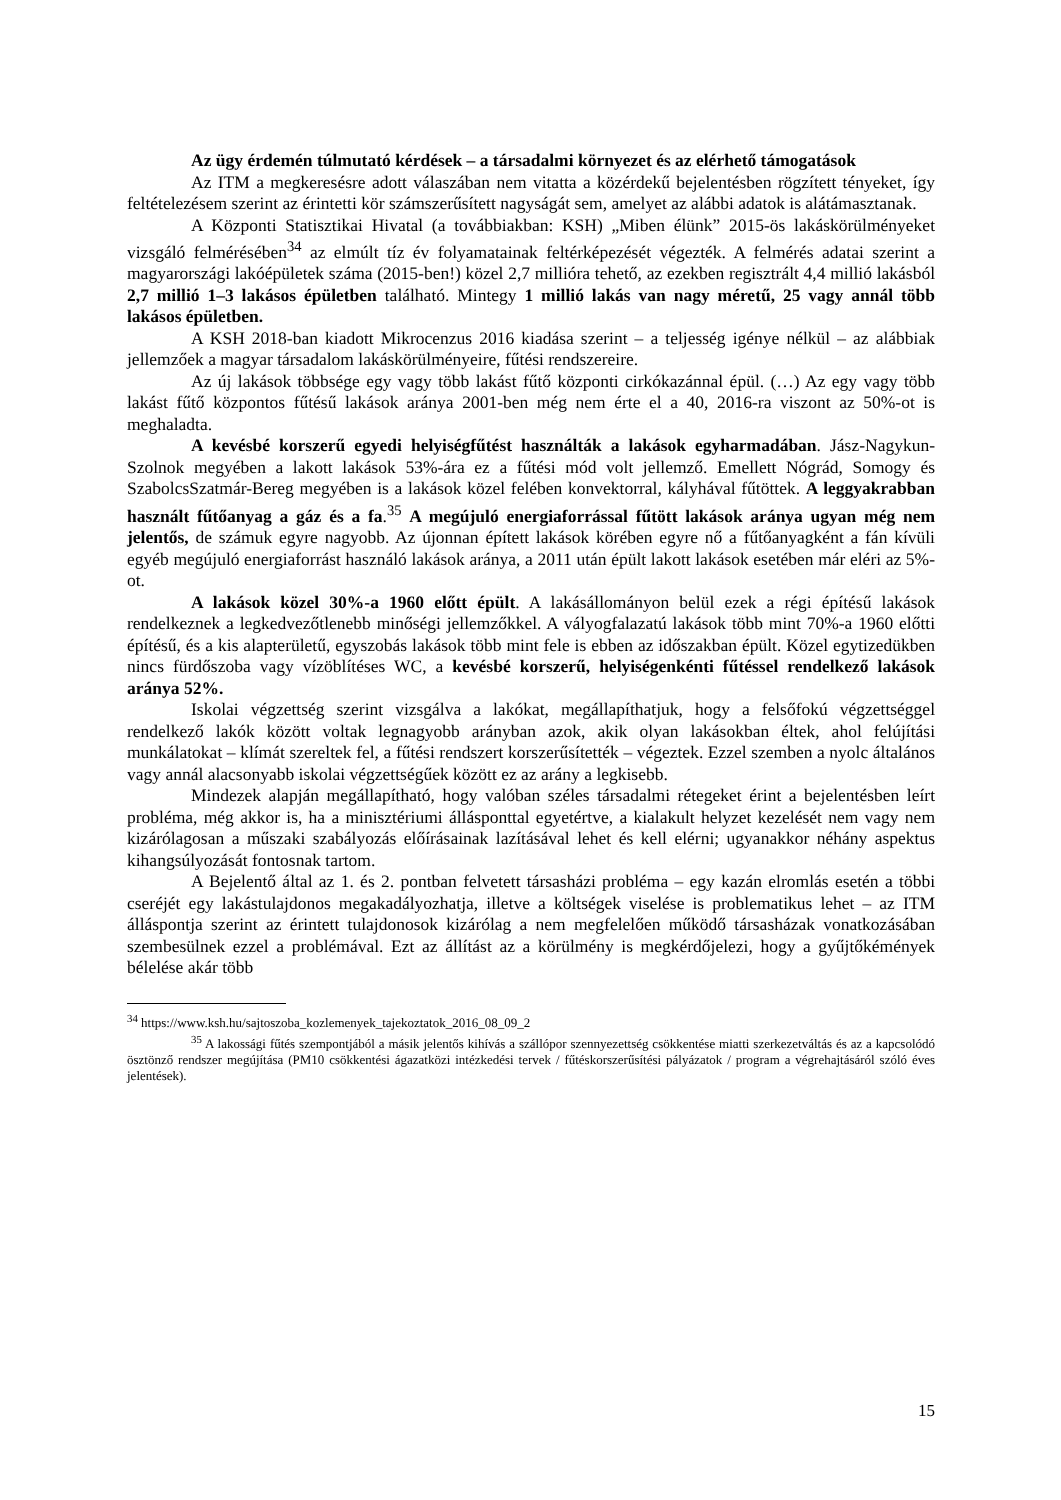Az ügy érdemén túlmutató kérdések – a társadalmi környezet és az elérhető támogatások
Az ITM a megkeresésre adott válaszában nem vitatta a közérdekű bejelentésben rögzített tényeket, így feltételezésem szerint az érintetti kör számszerűsített nagyságát sem, amelyet az alábbi adatok is alátámasztanak.
A Központi Statisztikai Hivatal (a továbbiakban: KSH) „Miben élünk” 2015-ös lakáskörülményeket vizsgáló felmérésében<sup>34</sup> az elmúlt tíz év folyamatainak feltérképezését végezték. A felmérés adatai szerint a magyarországi lakóépületek száma (2015-ben!) közel 2,7 millióra tehető, az ezekben regisztrált 4,4 millió lakásból 2,7 millió 1–3 lakásos épületben található. Mintegy 1 millió lakás van nagy méretű, 25 vagy annál több lakásos épületben.
A KSH 2018-ban kiadott Mikrocenzus 2016 kiadása szerint – a teljesség igénye nélkül – az alábbiak jellemzőek a magyar társadalom lakáskörülményeire, fűtési rendszereire.
Az új lakások többsége egy vagy több lakást fűtő központi cirkókazánnal épül. (…) Az egy vagy több lakást fűtő központos fűtésű lakások aránya 2001-ben még nem érte el a 40, 2016-ra viszont az 50%-ot is meghaladta.
A kevésbé korszerű egyedi helyiségfűtést használták a lakások egyharmadában. Jász-Nagykun-Szolnok megyében a lakott lakások 53%-ára ez a fűtési mód volt jellemző. Emellett Nógrád, Somogy és SzabolcsSzatmár-Bereg megyében is a lakások közel felében konvektorral, kályhával fűtöttek. A leggyakrabban használt fűtőanyag a gáz és a fa.<sup>35</sup> A megújuló energiaforrással fűtött lakások aránya ugyan még nem jelentős, de számuk egyre nagyobb. Az újonnan épített lakások körében egyre nő a fűtőanyagként a fán kívüli egyéb megújuló energiaforrást használó lakások aránya, a 2011 után épült lakott lakások esetében már eléri az 5%-ot.
A lakások közel 30%-a 1960 előtt épült. A lakásállományon belül ezek a régi építésű lakások rendelkeznek a legkedvezőtlenebb minőségi jellemzőkkel. A vályogfalazatú lakások több mint 70%-a 1960 előtti építésű, és a kis alapterületű, egyszobás lakások több mint fele is ebben az időszakban épült. Közel egytizedükben nincs fürdőszoba vagy vízöblítéses WC, a kevésbé korszerű, helyiségenkénti fűtéssel rendelkező lakások aránya 52%.
Iskolai végzettség szerint vizsgálva a lakókat, megállapíthatjuk, hogy a felsőfokú végzettséggel rendelkező lakók között voltak legnagyobb arányban azok, akik olyan lakásokban éltek, ahol felújítási munkálatokat – klímát szereltek fel, a fűtési rendszert korszerűsítették – végeztek. Ezzel szemben a nyolc általános vagy annál alacsonyabb iskolai végzettségűek között ez az arány a legkisebb.
Mindezek alapján megállapítható, hogy valóban széles társadalmi rétegeket érint a bejelentésben leírt probléma, még akkor is, ha a minisztériumi állásponttal egyetértve, a kialakult helyzet kezelését nem vagy nem kizárólagosan a műszaki szabályozás előírásainak lazításával lehet és kell elérni; ugyanakkor néhány aspektus kihangsúlyozását fontosnak tartom.
A Bejelentő által az 1. és 2. pontban felvetett társasházi probléma – egy kazán elromlás esetén a többi cseréjét egy lakástulajdonos megakadályozhatja, illetve a költségek viselése is problematikus lehet – az ITM álláspontja szerint az érintett tulajdonosok kizárólag a nem megfelelően működő társasházak vonatkozásában szembesülnek ezzel a problémával. Ezt az állítást az a körülmény is megkérdőjelezi, hogy a gyűjtőkémények bélelése akár több
<sup>34</sup> https://www.ksh.hu/sajtoszoba_kozlemenyek_tajekoztatok_2016_08_09_2
<sup>35</sup> A lakossági fűtés szempontjából a másik jelentős kihívás a szállópor szennyezettség csökkentése miatti szerkezetváltás és az a kapcsolódó ösztönző rendszer megújítása (PM10 csökkentési ágazatközi intézkedési tervek / fűtéskorszerűsítési pályázatok / program a végrehajtásáról szóló éves jelentések).
15